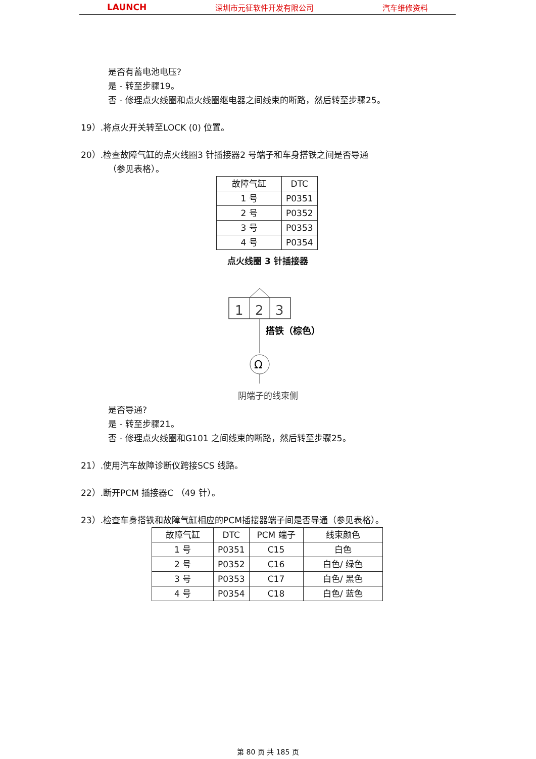LAUNCH 深圳市元征软件开发有限公司 汽车维修资料
是否有蓄电池电压?
是 - 转至步骤19。
否 - 修理点火线圈和点火线圈继电器之间线束的断路，然后转至步骤25。
19）.将点火开关转至LOCK (0) 位置。
20）.检查故障气缸的点火线圈3 针插接器2 号端子和车身搭铁之间是否导通
（参见表格）。
| 故障气缸 | DTC |
| 1 号 | P0351 |
| 2 号 | P0352 |
| 3 号 | P0353 |
| 4 号 | P0354 |
点火线圈 3 针插接器
1
2
3
搭铁（棕色）
Ω
阴端子的线束侧
是否导通?
是 - 转至步骤21。
否 - 修理点火线圈和G101 之间线束的断路，然后转至步骤25。
21）.使用汽车故障诊断仪跨接SCS 线路。
22）.断开PCM 插接器C （49 针）。
23）.检查车身搭铁和故障气缸相应的PCM插接器端子间是否导通（参见表格）。
| 故障气缸 | DTC | PCM 端子 | 线束颜色 |
| 1 号 | P0351 | C15 | 白色 |
| 2 号 | P0352 | C16 | 白色/ 绿色 |
| 3 号 | P0353 | C17 | 白色/ 黑色 |
| 4 号 | P0354 | C18 | 白色/ 蓝色 |
第 80 页 共 185 页